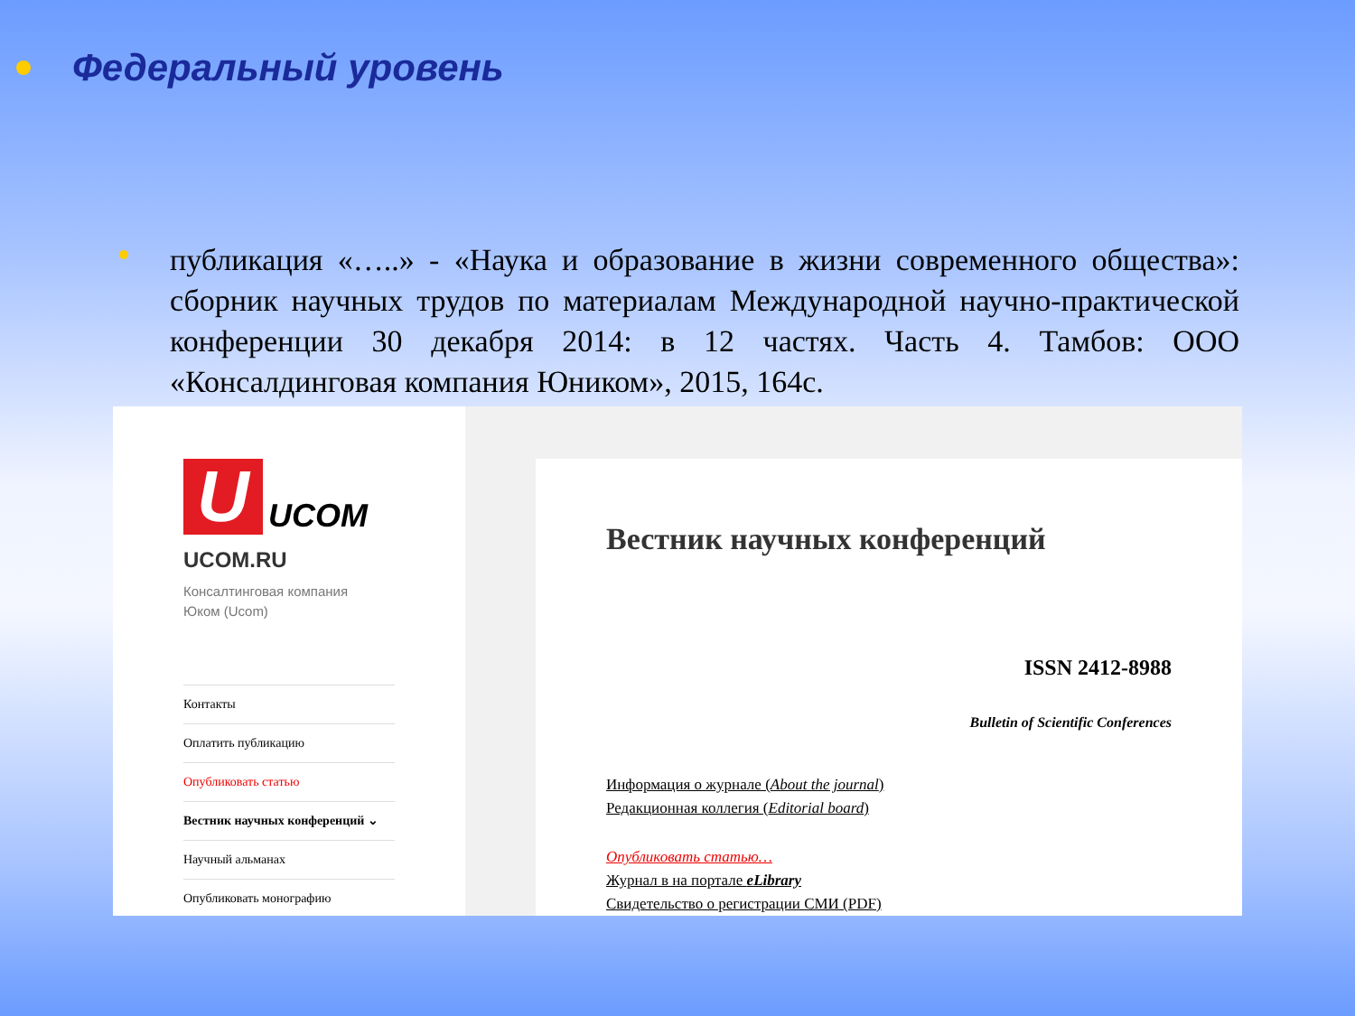Федеральный уровень
публикация «…..» - «Наука и образование в жизни современного общества»: сборник научных трудов по материалам Международной научно-практической конференции 30 декабря 2014: в 12 частях. Часть 4. Тамбов: ООО «Консалдинговая компания Юником», 2015, 164с.
U
UCOM
UCOM.RU
Консалтинговая компания
Юком (Ucom)
Контакты
Оплатить публикацию
Опубликовать статью
Вестник научных конференций ⌄
Научный альманах
Опубликовать монографию
Вестник научных конференций
ISSN 2412-8988
Bulletin of Scientific Conferences
Информация о журнале (About the journal)
Редакционная коллегия (Editorial board)
Опубликовать статью…
Журнал в на портале eLibrary
Свидетельство о регистрации СМИ (PDF)